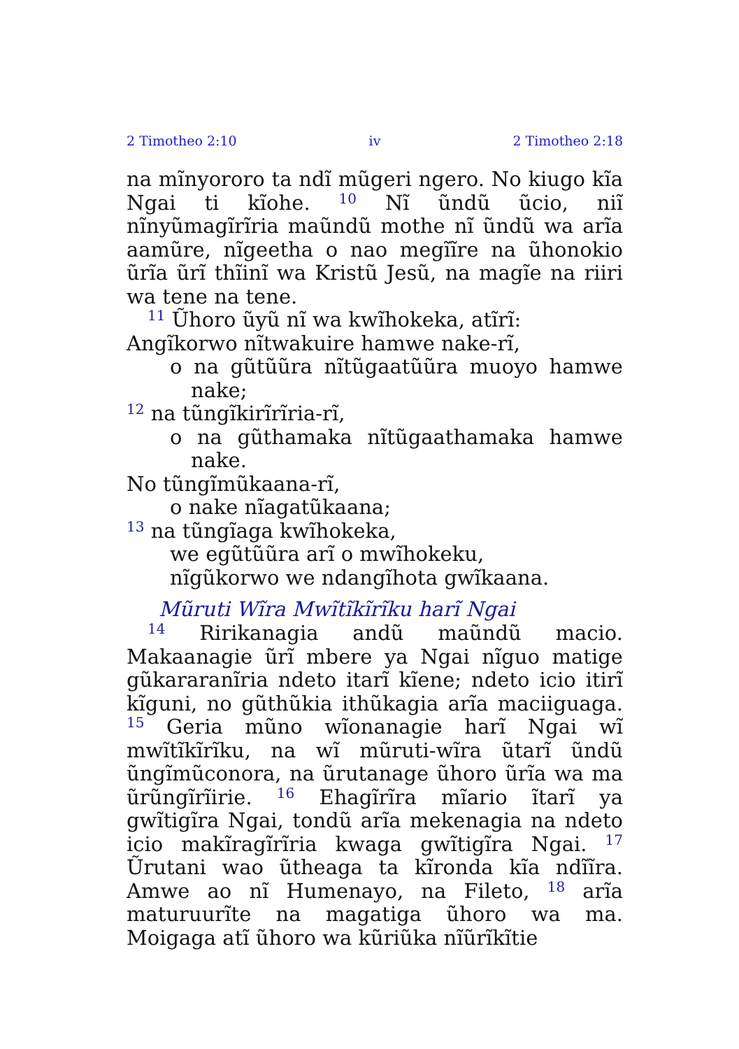2 Timotheo 2:10 iv 2 Timotheo 2:18
na mĩnyororo ta ndĩ mũgeri ngero. No kiugo kĩa Ngai ti kĩohe. <sup>10</sup> Nĩ ũndũ ũcio, niĩ nĩnyũmagĩrĩria maũndũ mothe nĩ ũndũ wa arĩa aamũre, nĩgeetha o nao megĩĩre na ũhonokio ũrĩa ũrĩ thĩinĩ wa Kristũ Jesũ, na magĩe na riiri wa tene na tene.
<sup>11</sup> Ũhoro ũyũ nĩ wa kwĩhokeka, atĩrĩ:
Angĩkorwo nĩtwakuire hamwe nake-rĩ,
o na gũtũũra nĩtũgaatũũra muoyo hamwe nake;
<sup>12</sup> na tũngĩkirĩrĩria-rĩ,
o na gũthamaka nĩtũgaathamaka hamwe nake.
No tũngĩmũkaana-rĩ,
o nake nĩagatũkaana;
<sup>13</sup> na tũngĩaga kwĩhokeka,
we egũtũũra arĩ o mwĩhokeku,
nĩgũkorwo we ndangĩhota gwĩkaana.
Mũruti Wĩra Mwĩtĩkĩrĩku harĩ Ngai
<sup>14</sup> Ririkanagia andũ maũndũ macio. Makaanagie ũrĩ mbere ya Ngai nĩguo matige gũkararanĩria ndeto itarĩ kĩene; ndeto icio itirĩ kĩguni, no gũthũkia ithũkagia arĩa maciiguaga. <sup>15</sup> Geria mũno wĩonanagie harĩ Ngai wĩ mwĩtĩkĩrĩku, na wĩ mũruti-wĩra ũtarĩ ũndũ ũngĩmũconora, na ũrutanage ũhoro ũrĩa wa ma ũrũngĩrĩirie. <sup>16</sup> Ehagĩrĩra mĩario ĩtarĩ ya gwĩtigĩra Ngai, tondũ arĩa mekenagia na ndeto icio makĩragĩrĩria kwaga gwĩtigĩra Ngai. <sup>17</sup> Ũrutani wao ũtheaga ta kĩronda kĩa ndĩĩra. Amwe ao nĩ Humenayo, na Fileto, <sup>18</sup> arĩa maturuurĩte na magatiga ũhoro wa ma. Moigaga atĩ ũhoro wa kũriũka nĩũrĩkĩtie